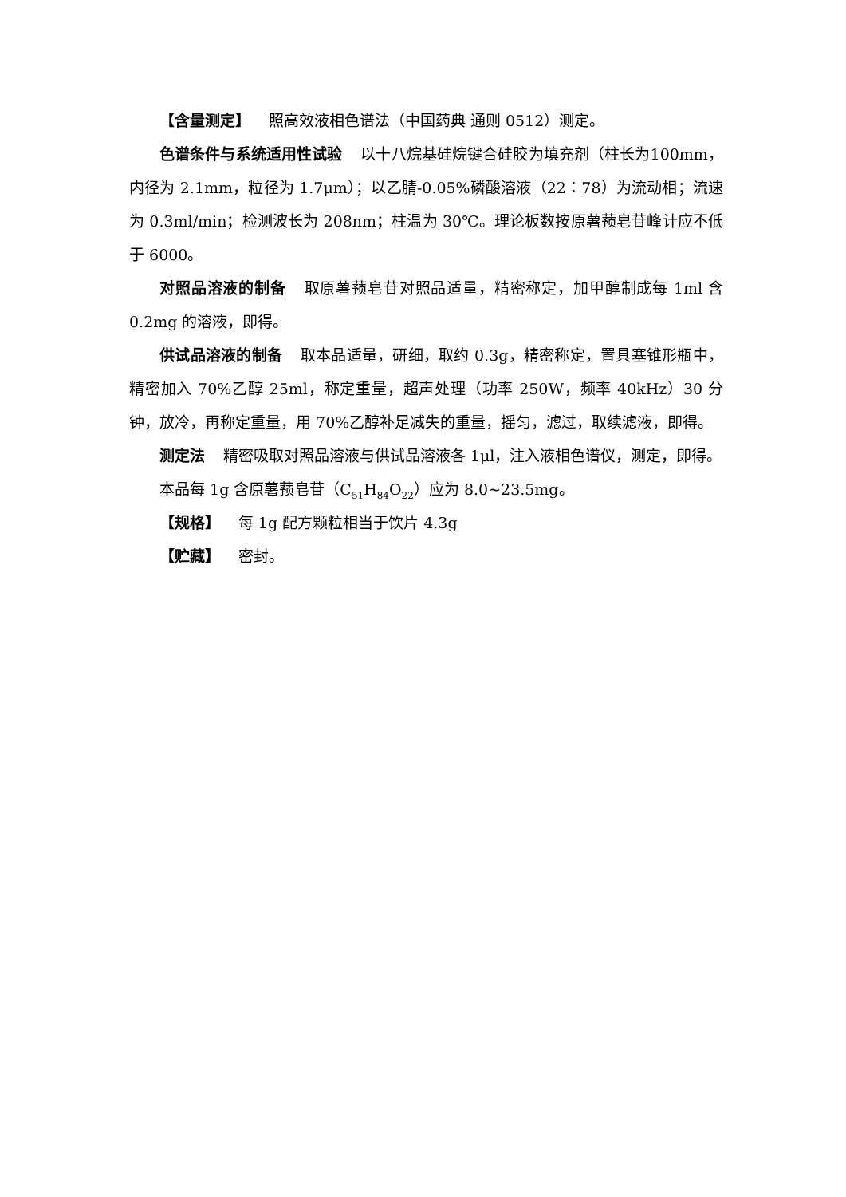【含量测定】 照高效液相色谱法（中国药典 通则 0512）测定。
色谱条件与系统适用性试验 以十八烷基硅烷键合硅胶为填充剂（柱长为100mm，内径为 2.1mm，粒径为 1.7μm）；以乙腈-0.05%磷酸溶液（22︰78）为流动相；流速为 0.3ml/min；检测波长为 208nm；柱温为 30℃。理论板数按原薯蓣皂苷峰计应不低于 6000。
对照品溶液的制备 取原薯蓣皂苷对照品适量，精密称定，加甲醇制成每 1ml 含 0.2mg 的溶液，即得。
供试品溶液的制备 取本品适量，研细，取约 0.3g，精密称定，置具塞锥形瓶中，精密加入 70%乙醇 25ml，称定重量，超声处理（功率 250W，频率 40kHz）30 分钟，放冷，再称定重量，用 70%乙醇补足减失的重量，摇匀，滤过，取续滤液，即得。
测定法 精密吸取对照品溶液与供试品溶液各 1μl，注入液相色谱仪，测定，即得。
本品每 1g 含原薯蓣皂苷（C<sub>51</sub>H<sub>84</sub>O<sub>22</sub>）应为 8.0~23.5mg。
【规格】 每 1g 配方颗粒相当于饮片 4.3g
【贮藏】 密封。